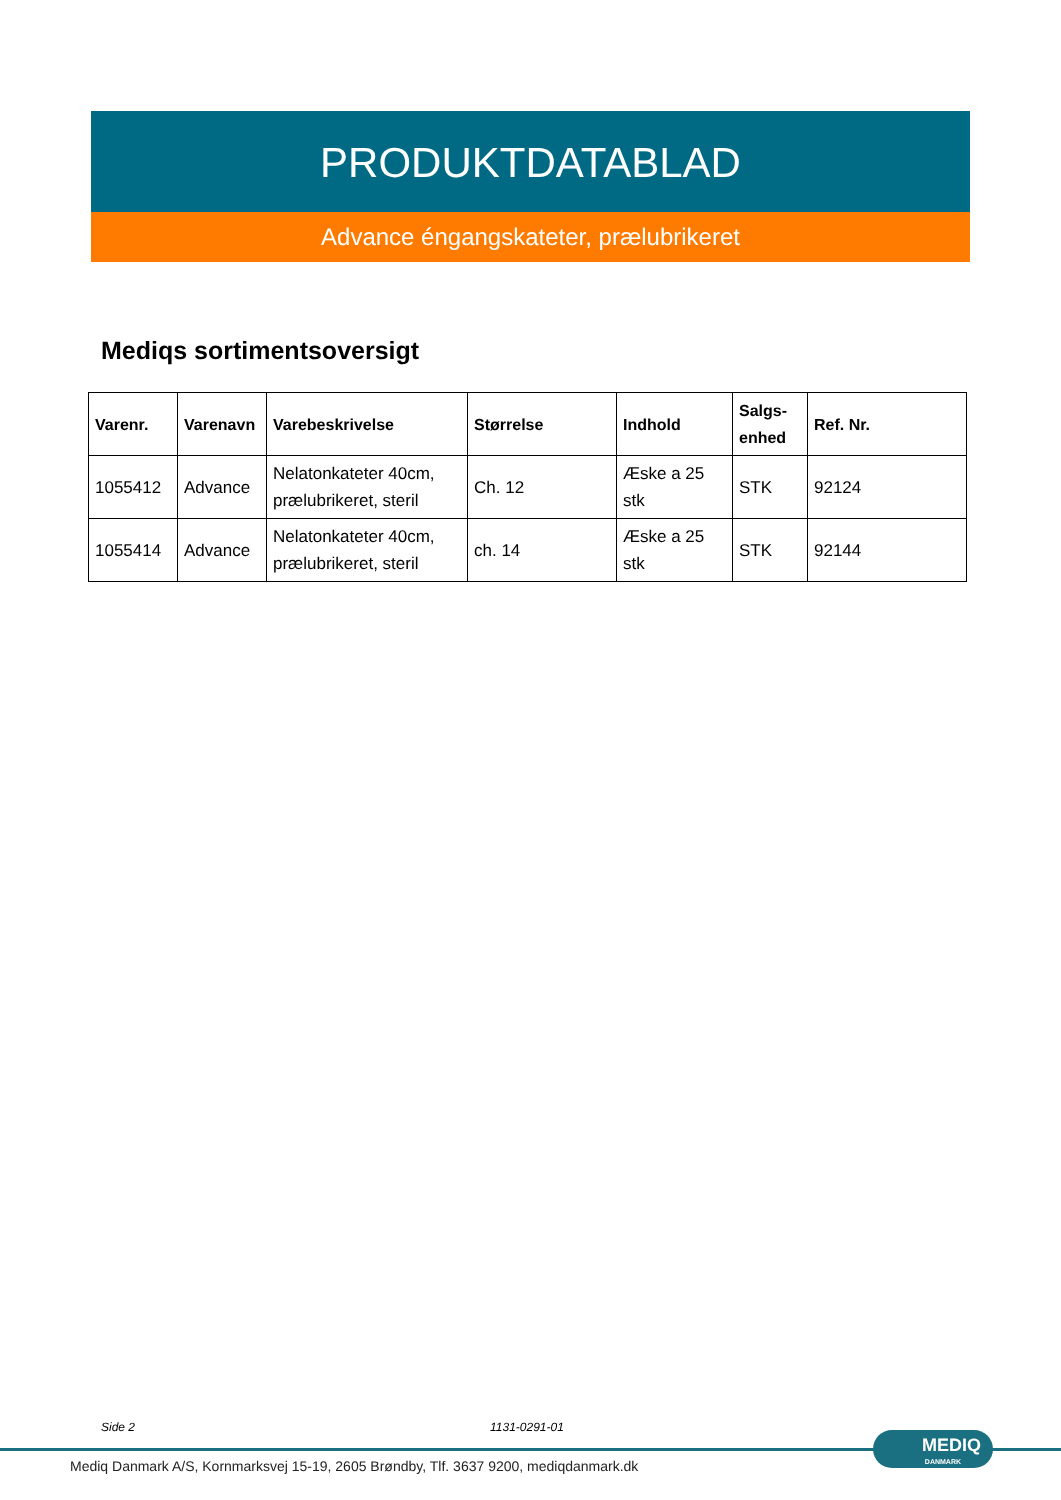PRODUKTDATABLAD
Advance éngangskateter, prælubrikeret
Mediqs sortimentsoversigt
| Varenr. | Varenavn | Varebeskrivelse | Størrelse | Indhold | Salgs- enhed | Ref. Nr. |
| --- | --- | --- | --- | --- | --- | --- |
| 1055412 | Advance | Nelatonkateter 40cm, prælubrikeret, steril | Ch. 12 | Æske a 25 stk | STK | 92124 |
| 1055414 | Advance | Nelatonkateter 40cm, prælubrikeret, steril | ch. 14 | Æske a 25 stk | STK | 92144 |
Side 2 1131-0291-01
MEDIQ
DANMARK
Mediq Danmark A/S, Kornmarksvej 15-19, 2605 Brøndby, Tlf. 3637 9200, mediqdanmark.dk